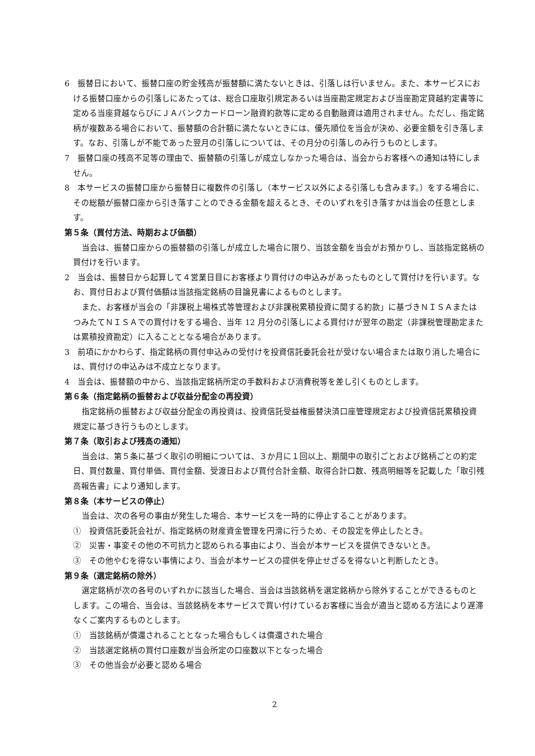6　振替日において、振替口座の貯金残高が振替額に満たないときは、引落しは行いません。また、本サービスにおける振替口座からの引落しにあたっては、総合口座取引規定あるいは当座勘定規定および当座勘定貸越約定書等に定める当座貸越ならびにＪＡバンクカードローン融資約款等に定める自動融資は適用されません。ただし、指定銘柄が複数ある場合において、振替額の合計額に満たないときには、優先順位を当会が決め、必要金額を引き落します。なお、引落しが不能であった翌月の引落しについては、その月分の引落しのみ行うものとします。
7　振替口座の残高不足等の理由で、振替額の引落しが成立しなかった場合は、当会からお客様への通知は特にしません。
8　本サービスの振替口座から振替日に複数件の引落し（本サービス以外による引落しも含みます。）をする場合に、その総額が振替口座から引き落すことのできる金額を超えるとき、そのいずれを引き落すかは当会の任意とします。
第５条（買付方法、時期および価額）
当会は、振替口座からの振替額の引落しが成立した場合に限り、当該金額を当会がお預かりし、当該指定銘柄の買付けを行います。
2　当会は、振替日から起算して４営業日目にお客様より買付けの申込みがあったものとして買付けを行います。なお、買付日および買付価額は当該指定銘柄の目論見書によるものとします。
また、お客様が当会の「非課税上場株式等管理および非課税累積投資に関する約款」に基づきＮＩＳＡまたはつみたてＮＩＳＡでの買付けをする場合、当年 12 月分の引落しによる買付けが翌年の勘定（非課税管理勘定または累積投資勘定）に入ることとなる場合があります。
3　前項にかかわらず、指定銘柄の買付申込みの受付けを投資信託委託会社が受けない場合または取り消した場合には、買付けの申込みは不成立となります。
4　当会は、振替額の中から、当該指定銘柄所定の手数料および消費税等を差し引くものとします。
第６条（指定銘柄の振替および収益分配金の再投資）
指定銘柄の振替および収益分配金の再投資は、投資信託受益権振替決済口座管理規定および投資信託累積投資規定に基づき行うものとします。
第７条（取引および残高の通知）
当会は、第５条に基づく取引の明細については、３か月に１回以上、期間中の取引ごとおよび銘柄ごとの約定日、買付数量、買付単価、買付金額、受渡日および買付合計金額、取得合計口数、残高明細等を記載した「取引残高報告書」により通知します。
第８条（本サービスの停止）
当会は、次の各号の事由が発生した場合、本サービスを一時的に停止することがあります。
①　投資信託委託会社が、指定銘柄の財産資金管理を円滑に行うため、その設定を停止したとき。
②　災害・事変その他の不可抗力と認められる事由により、当会が本サービスを提供できないとき。
③　その他やむを得ない事情により、当会が本サービスの提供を停止せざるを得ないと判断したとき。
第９条（選定銘柄の除外）
選定銘柄が次の各号のいずれかに該当した場合、当会は当該銘柄を選定銘柄から除外することができるものとします。この場合、当会は、当該銘柄を本サービスで買い付けているお客様に当会が適当と認める方法により遅滞なくご案内するものとします。
①　当該銘柄が償還されることとなった場合もしくは償還された場合
②　当該選定銘柄の買付口座数が当会所定の口座数以下となった場合
③　その他当会が必要と認める場合
2